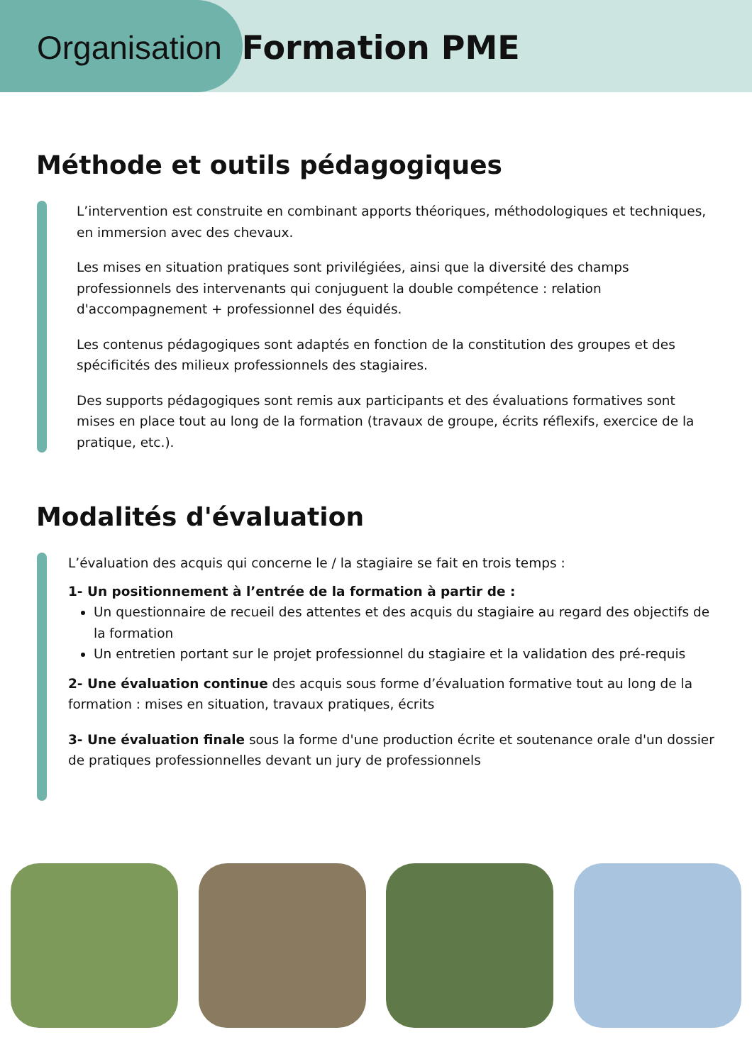Organisation Formation PME
Méthode et outils pédagogiques
L’intervention est construite en combinant apports théoriques, méthodologiques et techniques, en immersion avec des chevaux.
Les mises en situation pratiques sont privilégiées, ainsi que la diversité des champs professionnels des intervenants qui conjuguent la double compétence : relation d'accompagnement + professionnel des équidés.
Les contenus pédagogiques sont adaptés en fonction de la constitution des groupes et des spécificités des milieux professionnels des stagiaires.
Des supports pédagogiques sont remis aux participants et des évaluations formatives sont mises en place tout au long de la formation (travaux de groupe, écrits réflexifs, exercice de la pratique, etc.).
Modalités d'évaluation
L’évaluation des acquis qui concerne le / la stagiaire se fait en trois temps :
1- Un positionnement à l’entrée de la formation à partir de :
Un questionnaire de recueil des attentes et des acquis du stagiaire au regard des objectifs de la formation
Un entretien portant sur le projet professionnel du stagiaire et la validation des pré-requis
2- Une évaluation continue des acquis sous forme d’évaluation formative tout au long de la formation : mises en situation, travaux pratiques, écrits
3- Une évaluation finale sous la forme d'une production écrite et soutenance orale d'un dossier de pratiques professionnelles devant un jury de professionnels